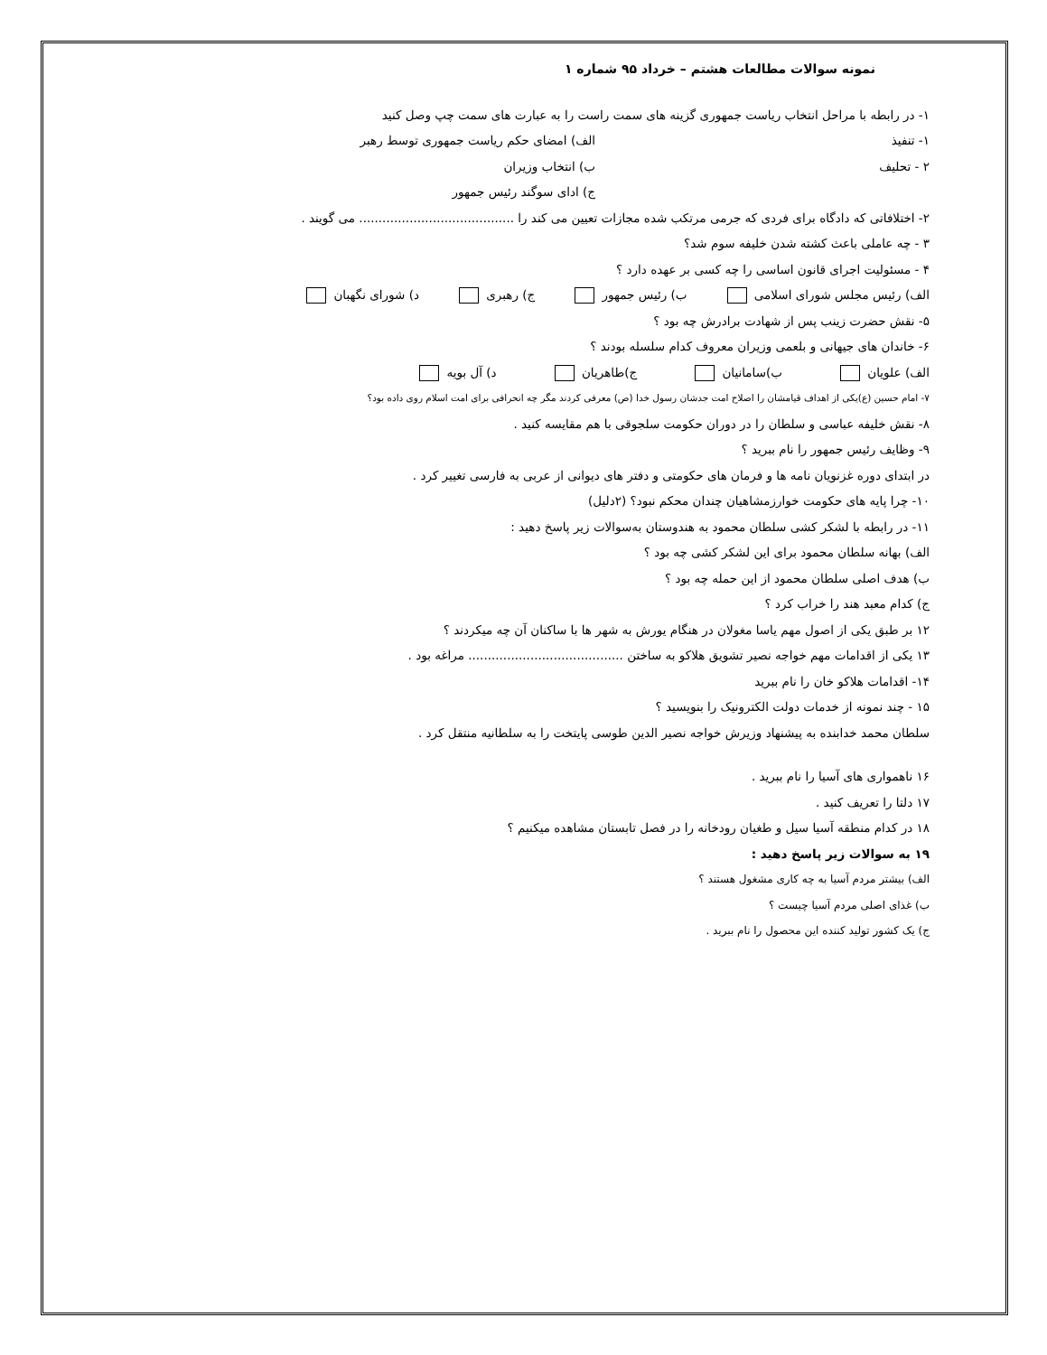نمونه سوالات مطالعات هشتم – خرداد ۹۵ شماره ۱
۱- در رابطه با مراحل انتخاب ریاست جمهوری گزینه های سمت راست را به عبارت های سمت چپ وصل کنید
۱- تنفیذ الف) امضای حکم ریاست جمهوری توسط رهبر
۲ - تحلیف ب) انتخاب وزیران
ج) ادای سوگند رئیس جمهور
۲- اختلافاتی که دادگاه برای فردی که جرمی مرتکب شده مجازات تعیین می کند را ........................................ می گویند .
۳ - چه عاملی باعث کشته شدن خلیفه سوم شد؟
۴ - مسئولیت اجرای قانون اساسی را چه کسی بر عهده دارد ؟
الف) رئیس مجلس شورای اسلامی ب) رئیس جمهور ج) رهبری د) شورای نگهبان
۵- نقش حضرت زینب پس از شهادت برادرش چه بود ؟
۶- خاندان های جیهانی و بلعمی وزیران معروف کدام سلسله بودند ؟
الف) علویان ب)سامانیان ج)طاهریان د) آل بویه
۷- امام حسین (ع)یکی از اهداف قیامشان را اصلاح امت جدشان رسول خدا (ص) معرفی کردند مگر چه انحرافی برای امت اسلام روی داده بود؟
۸- نقش خلیفه عباسی و سلطان را در دوران حکومت سلجوقی با هم مقایسه کنید .
۹- وظایف رئیس جمهور را نام ببرید ؟
در ابتدای دوره غزنویان نامه ها و فرمان های حکومتی و دفتر های دیوانی از عربی به فارسی تغییر کرد .
۱۰- چرا پایه های حکومت خوارزمشاهیان چندان محکم نبود؟ (۲دلیل)
۱۱- در رابطه با لشکر کشی سلطان محمود به هندوستان به‌سوالات زیر پاسخ دهید :
الف) بهانه سلطان محمود برای این لشکر کشی چه بود ؟
ب) هدف اصلی سلطان محمود از این حمله چه بود ؟
ج) کدام معبد هند را خراب کرد ؟
۱۲ بر طبق یکی از اصول مهم یاسا مغولان در هنگام یورش به شهر ها با ساکنان آن چه میکردند ؟
۱۳ یکی از اقدامات مهم خواجه نصیر تشویق هلاکو به ساختن ........................................ مراغه بود .
۱۴- اقدامات هلاکو خان را نام ببرید
۱۵ - چند نمونه از خدمات دولت الکترونیک را بنویسید ؟
سلطان محمد خدابنده به پیشنهاد وزیرش خواجه نصیر الدین طوسی پایتخت را به سلطانیه منتقل کرد .
۱۶ ناهمواری های آسیا را نام ببرید .
۱۷ دلتا را تعریف کنید .
۱۸ در کدام منطقه آسیا سیل و طغیان رودخانه را در فصل تابستان مشاهده میکنیم ؟
۱۹ به سوالات زیر پاسخ دهید :
الف) بیشتر مردم آسیا به چه کاری مشغول هستند ؟
ب) غذای اصلی مردم آسیا چیست ؟
ج) یک کشور تولید کننده این محصول را نام ببرید .